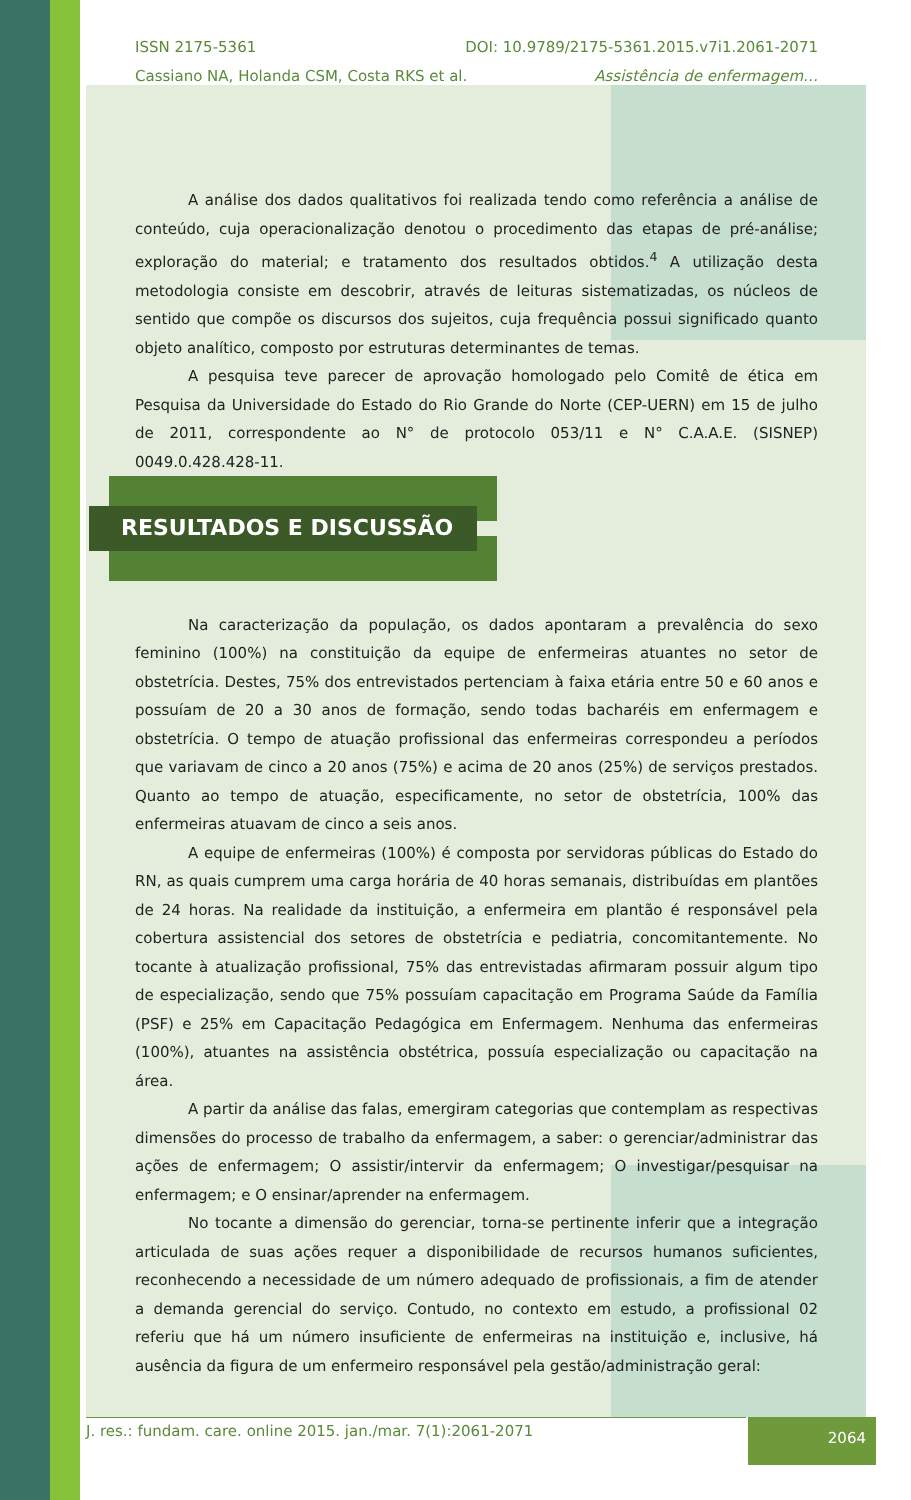ISSN 2175-5361 DOI: 10.9789/2175-5361.2015.v7i1.2061-2071
Cassiano NA, Holanda CSM, Costa RKS et al. Assistência de enfermagem…
A análise dos dados qualitativos foi realizada tendo como referência a análise de conteúdo, cuja operacionalização denotou o procedimento das etapas de pré-análise; exploração do material; e tratamento dos resultados obtidos.<sup>4</sup> A utilização desta metodologia consiste em descobrir, através de leituras sistematizadas, os núcleos de sentido que compõe os discursos dos sujeitos, cuja frequência possui significado quanto objeto analítico, composto por estruturas determinantes de temas.
A pesquisa teve parecer de aprovação homologado pelo Comitê de ética em Pesquisa da Universidade do Estado do Rio Grande do Norte (CEP-UERN) em 15 de julho de 2011, correspondente ao N° de protocolo 053/11 e N° C.A.A.E. (SISNEP) 0049.0.428.428-11.
RESULTADOS E DISCUSSÃO
Na caracterização da população, os dados apontaram a prevalência do sexo feminino (100%) na constituição da equipe de enfermeiras atuantes no setor de obstetrícia. Destes, 75% dos entrevistados pertenciam à faixa etária entre 50 e 60 anos e possuíam de 20 a 30 anos de formação, sendo todas bacharéis em enfermagem e obstetrícia. O tempo de atuação profissional das enfermeiras correspondeu a períodos que variavam de cinco a 20 anos (75%) e acima de 20 anos (25%) de serviços prestados. Quanto ao tempo de atuação, especificamente, no setor de obstetrícia, 100% das enfermeiras atuavam de cinco a seis anos.
A equipe de enfermeiras (100%) é composta por servidoras públicas do Estado do RN, as quais cumprem uma carga horária de 40 horas semanais, distribuídas em plantões de 24 horas. Na realidade da instituição, a enfermeira em plantão é responsável pela cobertura assistencial dos setores de obstetrícia e pediatria, concomitantemente. No tocante à atualização profissional, 75% das entrevistadas afirmaram possuir algum tipo de especialização, sendo que 75% possuíam capacitação em Programa Saúde da Família (PSF) e 25% em Capacitação Pedagógica em Enfermagem. Nenhuma das enfermeiras (100%), atuantes na assistência obstétrica, possuía especialização ou capacitação na área.
A partir da análise das falas, emergiram categorias que contemplam as respectivas dimensões do processo de trabalho da enfermagem, a saber: o gerenciar/administrar das ações de enfermagem; O assistir/intervir da enfermagem; O investigar/pesquisar na enfermagem; e O ensinar/aprender na enfermagem.
No tocante a dimensão do gerenciar, torna-se pertinente inferir que a integração articulada de suas ações requer a disponibilidade de recursos humanos suficientes, reconhecendo a necessidade de um número adequado de profissionais, a fim de atender a demanda gerencial do serviço. Contudo, no contexto em estudo, a profissional 02 referiu que há um número insuficiente de enfermeiras na instituição e, inclusive, há ausência da figura de um enfermeiro responsável pela gestão/administração geral:
J. res.: fundam. care. online 2015. jan./mar. 7(1):2061-2071 2064